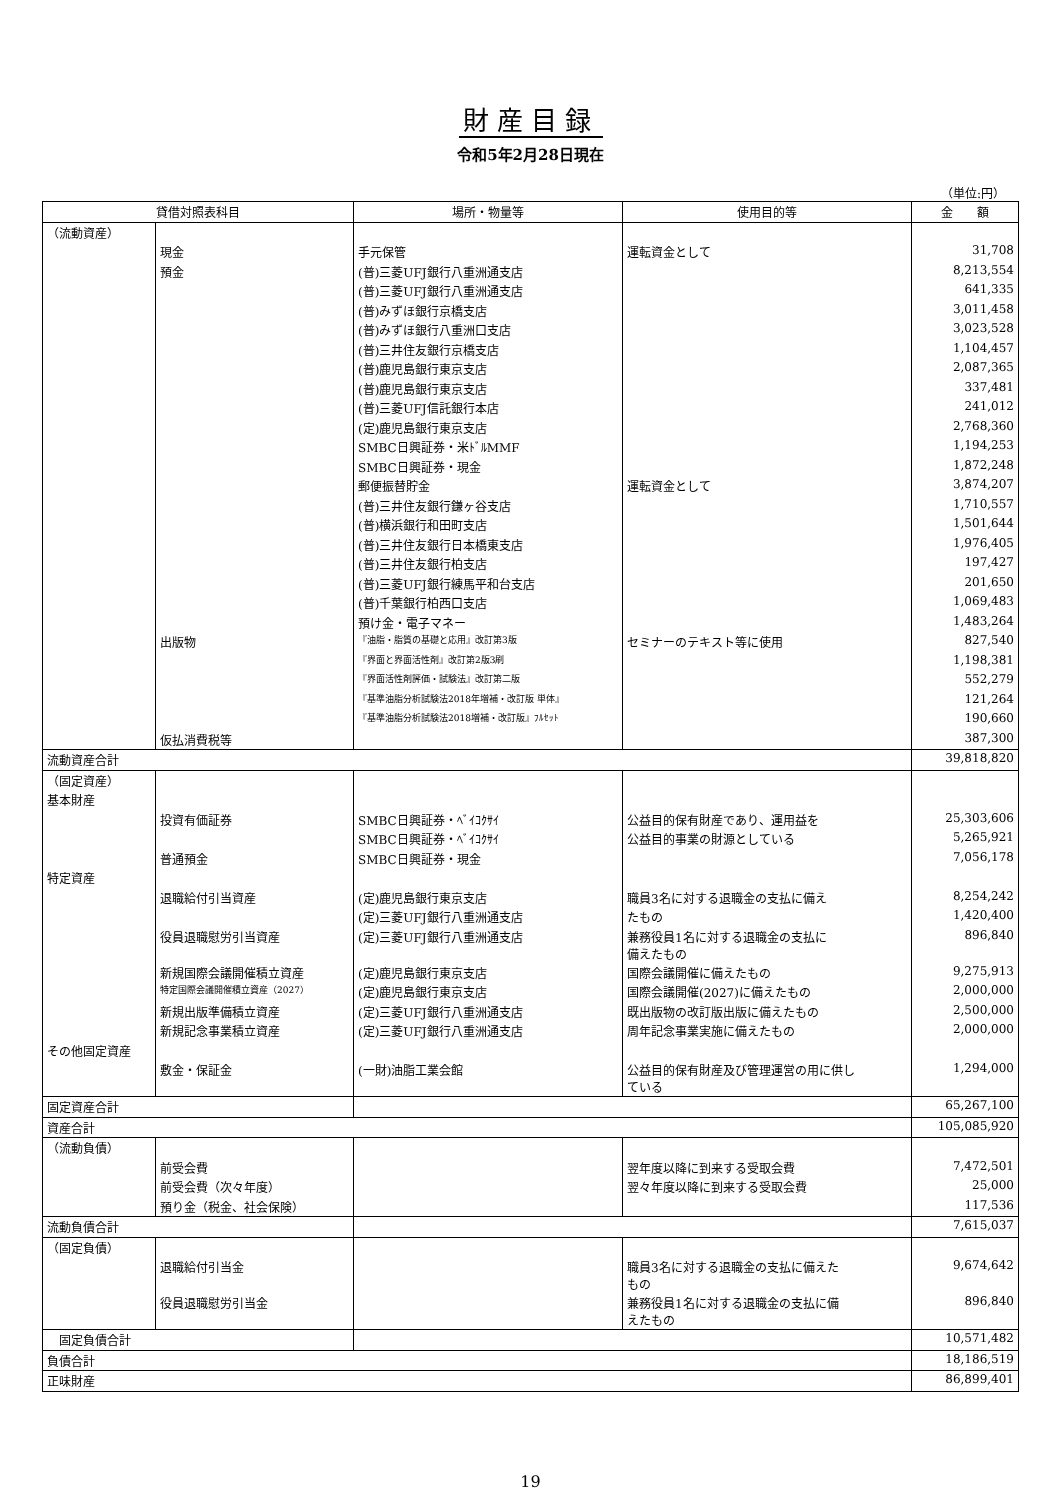財産目録
令和5年2月28日現在
（単位:円）
| 貸借対照表科目 | | 場所・物量等 | 使用目的等 | 金 額 |
| --- | --- | --- | --- | --- |
| （流動資産） | | | | |
| | 現金 | 手元保管 | 運転資金として | 31,708 |
| | 預金 | (普)三菱UFJ銀行八重洲通支店 | | 8,213,554 |
| | | (普)三菱UFJ銀行八重洲通支店 | | 641,335 |
| | | (普)みずほ銀行京橋支店 | | 3,011,458 |
| | | (普)みずほ銀行八重洲口支店 | | 3,023,528 |
| | | (普)三井住友銀行京橋支店 | | 1,104,457 |
| | | (普)鹿児島銀行東京支店 | | 2,087,365 |
| | | (普)鹿児島銀行東京支店 | | 337,481 |
| | | (普)三菱UFJ信託銀行本店 | | 241,012 |
| | | (定)鹿児島銀行東京支店 | | 2,768,360 |
| | | SMBC日興証券・米ﾄﾞﾙMMF | | 1,194,253 |
| | | SMBC日興証券・現金 | | 1,872,248 |
| | | 郵便振替貯金 | 運転資金として | 3,874,207 |
| | | (普)三井住友銀行鎌ヶ谷支店 | | 1,710,557 |
| | | (普)横浜銀行和田町支店 | | 1,501,644 |
| | | (普)三井住友銀行日本橋東支店 | | 1,976,405 |
| | | (普)三井住友銀行柏支店 | | 197,427 |
| | | (普)三菱UFJ銀行練馬平和台支店 | | 201,650 |
| | | (普)千葉銀行柏西口支店 | | 1,069,483 |
| | | 預け金・電子マネー | | 1,483,264 |
| | 出版物 | 『油脂・脂質の基礎と応用』改訂第3版 | セミナーのテキスト等に使用 | 827,540 |
| | | 『界面と界面活性剤』改訂第2版3刷 | | 1,198,381 |
| | | 『界面活性剤評価・試験法』改訂第二版 | | 552,279 |
| | | 『基準油脂分析試験法2018年増補・改訂版 単体』 | | 121,264 |
| | | 『基準油脂分析試験法2018増補・改訂版』ﾌﾙｾｯﾄ | | 190,660 |
| | 仮払消費税等 | | | 387,300 |
| 流動資産合計 | | | | 39,818,820 |
| （固定資産） | | | | |
| 基本財産 | | | | |
| | 投資有価証券 | SMBC日興証券・ﾍﾞｲｺｸｻｲ | 公益目的保有財産であり、運用益を | 25,303,606 |
| | | SMBC日興証券・ﾍﾞｲｺｸｻｲ | 公益目的事業の財源としている | 5,265,921 |
| | 普通預金 | SMBC日興証券・現金 | | 7,056,178 |
| 特定資産 | | | | |
| | 退職給付引当資産 | (定)鹿児島銀行東京支店 | 職員3名に対する退職金の支払に備え | 8,254,242 |
| | | (定)三菱UFJ銀行八重洲通支店 | たもの | 1,420,400 |
| | 役員退職慰労引当資産 | (定)三菱UFJ銀行八重洲通支店 | 兼務役員1名に対する退職金の支払に 備えたもの | 896,840 |
| | 新規国際会議開催積立資産 | (定)鹿児島銀行東京支店 | 国際会議開催に備えたもの | 9,275,913 |
| | 特定国際会議開催積立資産（2027） | (定)鹿児島銀行東京支店 | 国際会議開催(2027)に備えたもの | 2,000,000 |
| | 新規出版準備積立資産 | (定)三菱UFJ銀行八重洲通支店 | 既出版物の改訂版出版に備えたもの | 2,500,000 |
| | 新規記念事業積立資産 | (定)三菱UFJ銀行八重洲通支店 | 周年記念事業実施に備えたもの | 2,000,000 |
| その他固定資産 | | | | |
| | 敷金・保証金 | (一財)油脂工業会館 | 公益目的保有財産及び管理運営の用に供し ている | 1,294,000 |
| 固定資産合計 | | | | 65,267,100 |
| 資産合計 | | | | 105,085,920 |
| （流動負債） | | | | |
| | 前受会費 | | 翌年度以降に到来する受取会費 | 7,472,501 |
| | 前受会費（次々年度） | | 翌々年度以降に到来する受取会費 | 25,000 |
| | 預り金（税金、社会保険） | | | 117,536 |
| 流動負債合計 | | | | 7,615,037 |
| （固定負債） | | | | |
| | 退職給付引当金 | | 職員3名に対する退職金の支払に備えた もの | 9,674,642 |
| | 役員退職慰労引当金 | | 兼務役員1名に対する退職金の支払に備 えたもの | 896,840 |
| 固定負債合計 | | | | 10,571,482 |
| 負債合計 | | | | 18,186,519 |
| 正味財産 | | | | 86,899,401 |
19